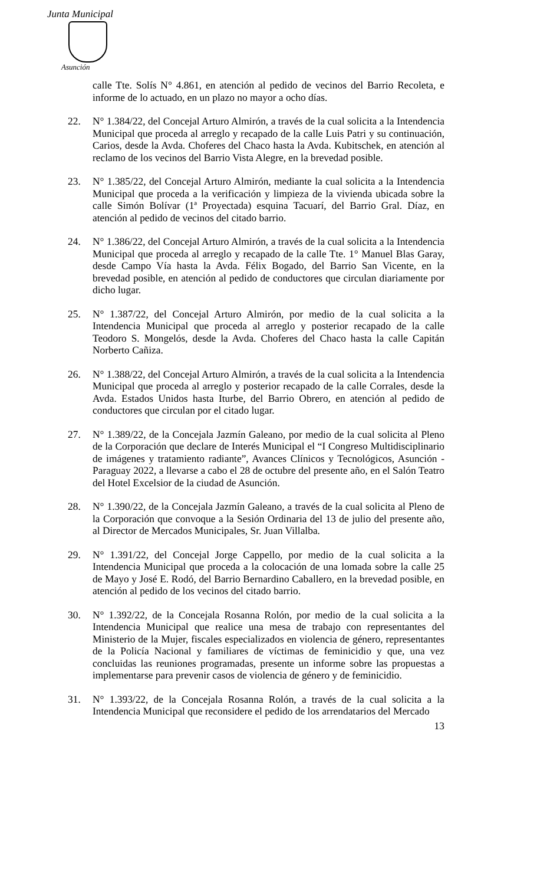Junta Municipal
Asunción
calle Tte. Solís N° 4.861, en atención al pedido de vecinos del Barrio Recoleta, e informe de lo actuado, en un plazo no mayor a ocho días.
22. N° 1.384/22, del Concejal Arturo Almirón, a través de la cual solicita a la Intendencia Municipal que proceda al arreglo y recapado de la calle Luis Patri y su continuación, Carios, desde la Avda. Choferes del Chaco hasta la Avda. Kubitschek, en atención al reclamo de los vecinos del Barrio Vista Alegre, en la brevedad posible.
23. N° 1.385/22, del Concejal Arturo Almirón, mediante la cual solicita a la Intendencia Municipal que proceda a la verificación y limpieza de la vivienda ubicada sobre la calle Simón Bolívar (1ª Proyectada) esquina Tacuarí, del Barrio Gral. Díaz, en atención al pedido de vecinos del citado barrio.
24. N° 1.386/22, del Concejal Arturo Almirón, a través de la cual solicita a la Intendencia Municipal que proceda al arreglo y recapado de la calle Tte. 1° Manuel Blas Garay, desde Campo Vía hasta la Avda. Félix Bogado, del Barrio San Vicente, en la brevedad posible, en atención al pedido de conductores que circulan diariamente por dicho lugar.
25. N° 1.387/22, del Concejal Arturo Almirón, por medio de la cual solicita a la Intendencia Municipal que proceda al arreglo y posterior recapado de la calle Teodoro S. Mongelós, desde la Avda. Choferes del Chaco hasta la calle Capitán Norberto Cañiza.
26. N° 1.388/22, del Concejal Arturo Almirón, a través de la cual solicita a la Intendencia Municipal que proceda al arreglo y posterior recapado de la calle Corrales, desde la Avda. Estados Unidos hasta Iturbe, del Barrio Obrero, en atención al pedido de conductores que circulan por el citado lugar.
27. N° 1.389/22, de la Concejala Jazmín Galeano, por medio de la cual solicita al Pleno de la Corporación que declare de Interés Municipal el “I Congreso Multidisciplinario de imágenes y tratamiento radiante”, Avances Clínicos y Tecnológicos, Asunción - Paraguay 2022, a llevarse a cabo el 28 de octubre del presente año, en el Salón Teatro del Hotel Excelsior de la ciudad de Asunción.
28. N° 1.390/22, de la Concejala Jazmín Galeano, a través de la cual solicita al Pleno de la Corporación que convoque a la Sesión Ordinaria del 13 de julio del presente año, al Director de Mercados Municipales, Sr. Juan Villalba.
29. N° 1.391/22, del Concejal Jorge Cappello, por medio de la cual solicita a la Intendencia Municipal que proceda a la colocación de una lomada sobre la calle 25 de Mayo y José E. Rodó, del Barrio Bernardino Caballero, en la brevedad posible, en atención al pedido de los vecinos del citado barrio.
30. N° 1.392/22, de la Concejala Rosanna Rolón, por medio de la cual solicita a la Intendencia Municipal que realice una mesa de trabajo con representantes del Ministerio de la Mujer, fiscales especializados en violencia de género, representantes de la Policía Nacional y familiares de víctimas de feminicidio y que, una vez concluidas las reuniones programadas, presente un informe sobre las propuestas a implementarse para prevenir casos de violencia de género y de feminicidio.
31. N° 1.393/22, de la Concejala Rosanna Rolón, a través de la cual solicita a la Intendencia Municipal que reconsidere el pedido de los arrendatarios del Mercado
13